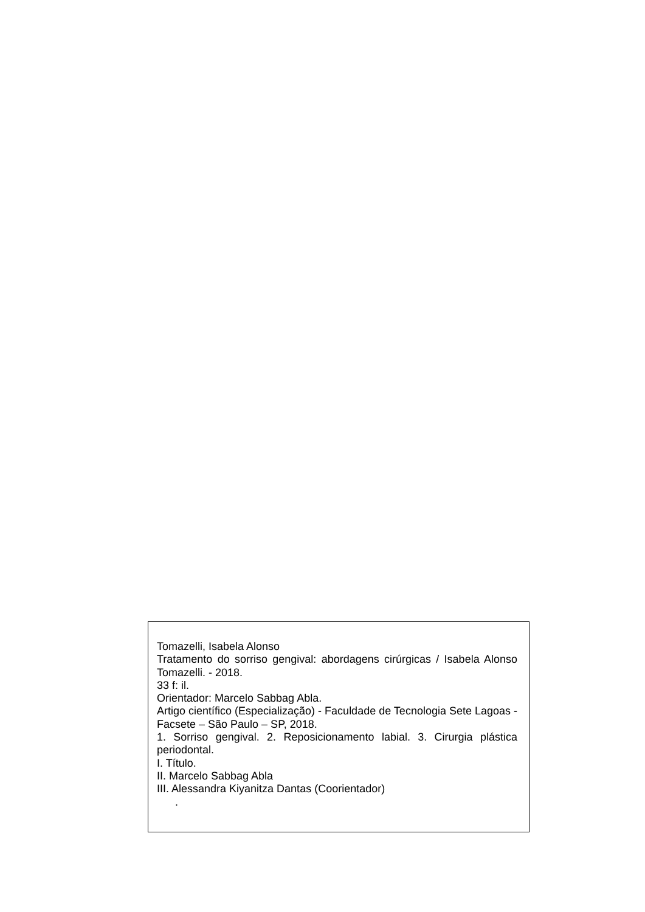Tomazelli, Isabela Alonso
Tratamento do sorriso gengival: abordagens cirúrgicas / Isabela Alonso Tomazelli. - 2018.
33 f: il.
Orientador: Marcelo Sabbag Abla.
Artigo científico (Especialização) - Faculdade de Tecnologia Sete Lagoas - Facsete – São Paulo – SP, 2018.
1. Sorriso gengival. 2. Reposicionamento labial. 3. Cirurgia plástica periodontal.
I. Título.
II. Marcelo Sabbag Abla
III. Alessandra Kiyanitza Dantas (Coorientador)
.